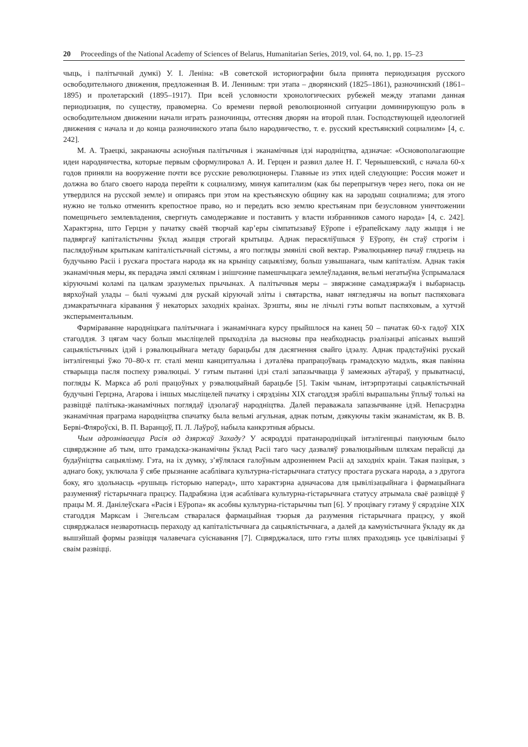20 Proceedings of the National Academy of Sciences of Belarus, Humanitarian Series, 2019, vol. 64, no. 1, pp. 15–23
чыць, і палітычнай думкі) У. І. Леніна: «В советской историографии была принята периодизация русского освободительного движения, предложенная В. И. Лениным: три этапа – дворянский (1825–1861), разночинский (1861–1895) и пролетарский (1895–1917). При всей условности хронологических рубежей между этапами данная периодизация, по существу, правомерна. Со времени первой революционной ситуации доминирующую роль в освободительном движении начали играть разночинцы, оттесняя дворян на второй план. Господствующей идеологией движения с начала и до конца разночинского этапа было народничество, т. е. русский крестьянский социализм» [4, с. 242].
М. А. Траецкі, закранаючы асноўныя палітычныя і эканамічныя ідэі народніцтва, адзначае: «Основополагающие идеи народничества, которые первым сформулировал А. И. Герцен и развил далее Н. Г. Чернышевский, с начала 60-х годов приняли на вооружение почти все русские революционеры. Главные из этих идей следующие: Россия может и должна во благо своего народа перейти к социализму, минуя капитализм (как бы перепрыгнув через него, пока он не утвердился на русской земле) и опираясь при этом на крестьянскую общину как на зародыш социализма; для этого нужно не только отменить крепостное право, но и передать всю землю крестьянам при безусловном уничтожении помещичьего землевладения, свергнуть самодержавие и поставить у власти избранников самого народа» [4, с. 242]. Характэрна, што Герцэн у пачатку сваёй творчай кар’еры сімпатызаваў Еўропе і еўрапейскаму ладу жыцця і не падвяргаў капіталістычны ўклад жыцця строгай крытыцы. Аднак перасяліўшыся ў Еўропу, ён стаў строгім і паслядоўным крытыкам капіталістычнай сістэмы, а яго погляды змянілі свой вектар. Рэвалюцыянер пачаў глядзець на будучыню Расіі і рускага простага народа як на крыніцу сацыялізму, больш узвышанага, чым капіталізм. Аднак такія эканамічныя меры, як перадача зямлі сялянам і знішчэнне памешчыцкага землеўладання, вельмі негатыўна ўспрымалася кіруючымі коламі па цалкам зразумелых прычынах. А палітычныя меры – звяржэнне самадзяржаўя і выбарнасць вярхоўнай улады – былі чужымі для рускай кіруючай эліты і святарства, нават нягледзячы на вопыт паспяховага дэмакратычнага кіравання ў некаторых заходніх краінах. Зрэшты, яны не лічылі гэты вопыт паспяховым, а хутчэй эксперыментальным.
Фарміраванне народніцкага палітычнага і эканамічнага курсу прыйшлося на канец 50 – пачатак 60-х гадоў XIX стагоддзя. З цягам часу больш мысліцелей прыходзіла да высновы пра неабходнасць рэалізацыі апісаных вышэй сацыялістычных ідэй і рэвалюцыйнага метаду барацьбы для дасягнення свайго ідэалу. Аднак прадстаўнікі рускай інтэлігенцыі ўжо 70–80-х гг. сталі менш канцэптуальна і дэталёва прапрацоўваць грамадскую мадэль, якая павінна стварыцца пасля поспеху рэвалюцыі. У гэтым пытанні ідэі сталі запазычвацца ў замежных аўтараў, у прыватнасці, погляды К. Маркса аб ролі працоўных у рэвалюцыйнай барацьбе [5]. Такім чынам, інтэрпрэтацыі сацыялістычнай будучыні Герцэна, Агарова і іншых мысліцелей пачатку і сярэдзіны XIX стагоддзя зрабілі вырашальны ўплыў толькі на развіццё палітыка-эканамічных поглядаў ідэолагаў народніцтва. Далей пераважала запазычванне ідэй. Непасрэдна эканамічная праграма народніцтва спачатку была вельмі агульная, аднак потым, дзякуючы такім эканамістам, як В. В. Берві-Фляроўскі, В. П. Варанцоў, П. Л. Лаўроў, набыла канкрэтныя абрысы.
Чым адрозніваецца Расія ад дзяржаў Захаду? У асяроддзі пратанародніцкай інтэлігенцыі пануючым было сцвярджэнне аб тым, што грамадска-эканамічны ўклад Расіі таго часу дазваляў рэвалюцыйным шляхам перайсці да будаўніцтва сацыялізму. Гэта, на іх думку, з’яўлялася галоўным адрозненнем Расіі ад заходніх краін. Такая пазіцыя, з аднаго боку, уключала ў сябе прызнанне асаблівага культурна-гістарычнага статусу простага рускага народа, а з другога боку, яго здольнасць «рушыць гісторыю наперад», што характэрна адначасова для цывілізацыйнага і фармацыйнага разуменняў гістарычнага працэсу. Падрабязна ідэя асаблівага культурна-гістарычнага статусу атрымала сваё развіццё ў працы М. Я. Данілеўскага «Расія і Еўропа» як асобны культурна-гістарычны тып [6]. У процівагу гэтаму ў сярэдзіне XIX стагоддзя Марксам і Энгельсам стваралася фармацыйная тэорыя да разумення гістарычнага працэсу, у якой сцвярджалася незваротнасць пераходу ад капіталістычнага да сацыялістычнага, а далей да камуністычнага ўкладу як да вышэйшай формы развіцця чалавечага суіснавання [7]. Сцвярджалася, што гэты шлях праходзяць усе цывілізацыі ў сваім развіцці.